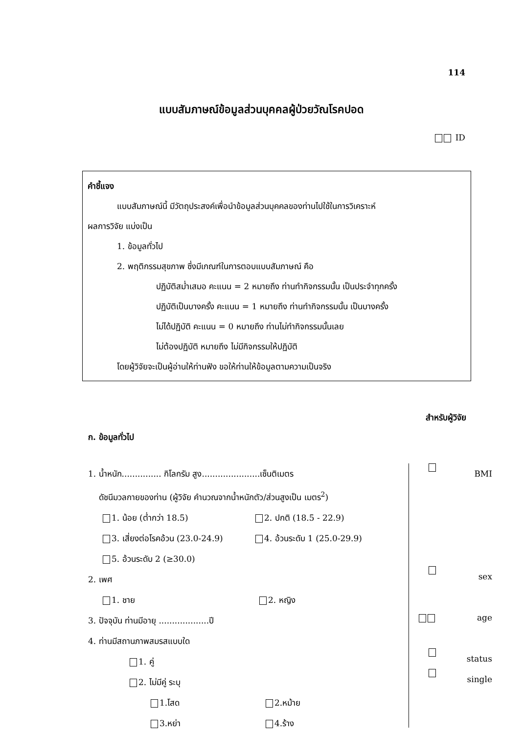114
แบบสัมภาษณ์ข้อมูลส่วนบุคคลผู้ป่วยวัณโรคปอด
ID
คำชี้แจง
แบบสัมภาษณ์นี้ มีวัตถุประสงค์เพื่อนำข้อมูลส่วนบุคคลของท่านไปใช้ในการวิเคราะห์
ผลการวิจัย แบ่งเป็น
1. ข้อมูลทั่วไป
2. พฤติกรรมสุขภาพ ซึ่งมีเกณฑ์ในการตอบแบบสัมภาษณ์ คือ
ปฏิบัติสม่ำเสมอ คะแนน = 2 หมายถึง ท่านทำกิจกรรมนั้น เป็นประจำทุกครั้ง
ปฏิบัติเป็นบางครั้ง คะแนน = 1 หมายถึง ท่านทำกิจกรรมนั้น เป็นบางครั้ง
ไม่ได้ปฏิบัติ คะแนน = 0 หมายถึง ท่านไม่ทำกิจกรรมนั้นเลย
ไม่ต้องปฏิบัติ หมายถึง ไม่มีกิจกรรมให้ปฏิบัติ
โดยผู้วิจัยจะเป็นผู้อ่านให้ท่านฟัง ขอให้ท่านให้ข้อมูลตามความเป็นจริง
สำหรับผู้วิจัย
ก. ข้อมูลทั่วไป
1. น้ำหนัก............... กิโลกรัม สูง......................เซ็นติเมตร
ดัชนีมวลกายของท่าน (ผู้วิจัย คำนวณจากน้ำหนักตัว/ส่วนสูงเป็น เมตร<sup>2</sup>)
1. น้อย (ต่ำกว่า 18.5) 2. ปกติ (18.5 - 22.9)
3. เสี่ยงต่อโรคอ้วน (23.0-24.9) 4. อ้วนระดับ 1 (25.0-29.9)
5. อ้วนระดับ 2 (≥30.0)
2. เพศ
1. ชาย 2. หญิง
3. ปัจจุบัน ท่านมีอายุ ...................ปี
4. ท่านมีสถานภาพสมรสแบบใด
1. คู่
2. ไม่มีคู่ ระบุ
1.โสด 2.หม้าย
3.หย่า 4.ร้าง
BMI
sex
age
status
single